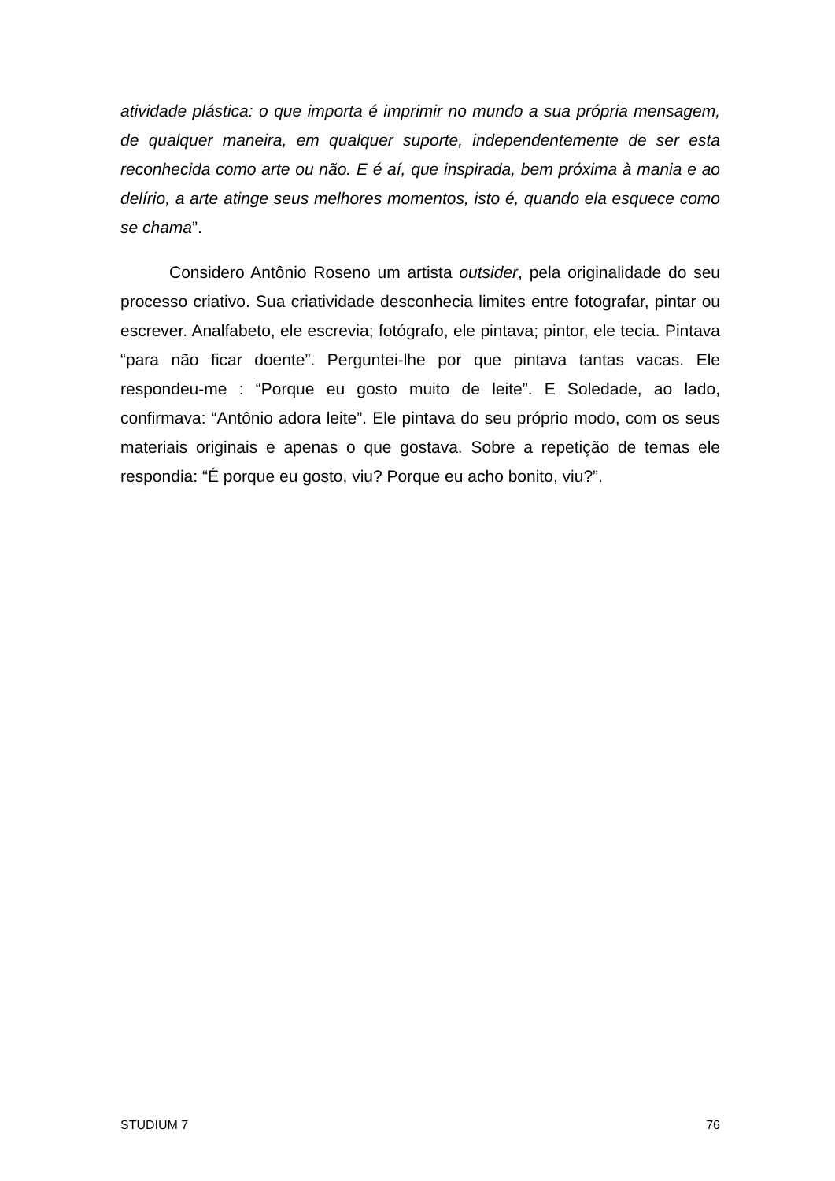atividade plástica: o que importa é imprimir no mundo a sua própria mensagem, de qualquer maneira, em qualquer suporte, independentemente de ser esta reconhecida como arte ou não. E é aí, que inspirada, bem próxima à mania e ao delírio, a arte atinge seus melhores momentos, isto é, quando ela esquece como se chama”.
Considero Antônio Roseno um artista outsider, pela originalidade do seu processo criativo. Sua criatividade desconhecia limites entre fotografar, pintar ou escrever. Analfabeto, ele escrevia; fotógrafo, ele pintava; pintor, ele tecia. Pintava “para não ficar doente”. Perguntei-lhe por que pintava tantas vacas. Ele respondeu-me : “Porque eu gosto muito de leite”. E Soledade, ao lado, confirmava: “Antônio adora leite”. Ele pintava do seu próprio modo, com os seus materiais originais e apenas o que gostava. Sobre a repetição de temas ele respondia: “É porque eu gosto, viu? Porque eu acho bonito, viu?”.
STUDIUM 7 76